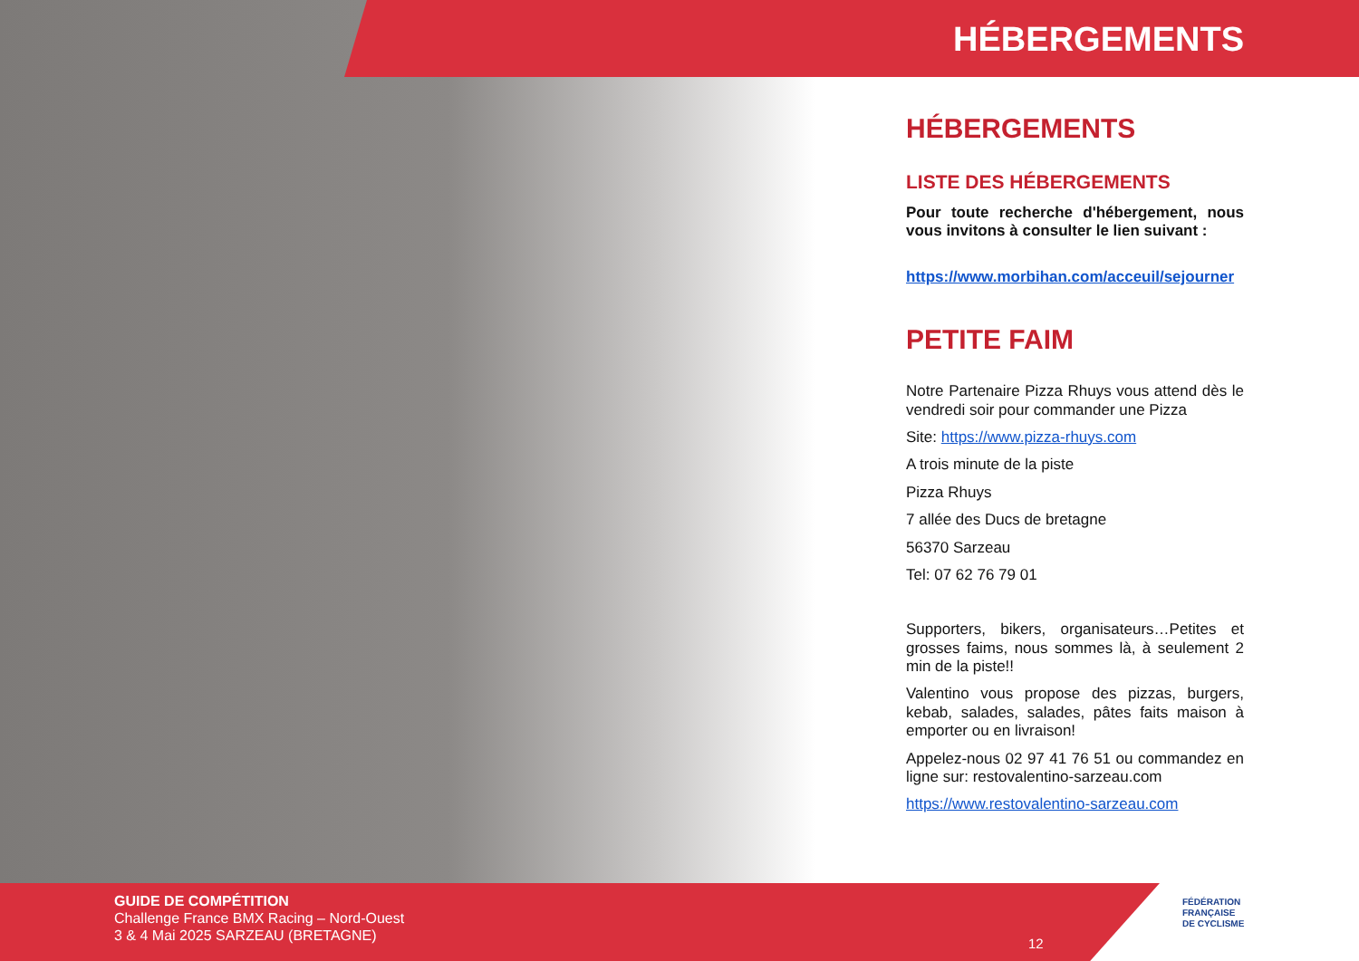HÉBERGEMENTS
HÉBERGEMENTS
LISTE DES HÉBERGEMENTS
Pour toute recherche d'hébergement, nous vous invitons à consulter le lien suivant :
https://www.morbihan.com/acceuil/sejourner
PETITE FAIM
Notre Partenaire Pizza Rhuys vous attend dès le vendredi soir pour commander une Pizza
Site: https://www.pizza-rhuys.com
A trois minute de la piste
Pizza Rhuys
7 allée des Ducs de bretagne
56370 Sarzeau
Tel: 07 62 76 79 01
Supporters, bikers, organisateurs…Petites et grosses faims, nous sommes là, à seulement 2 min de la piste!!
Valentino vous propose des pizzas, burgers, kebab, salades, salades, pâtes faits maison à emporter ou en livraison!
Appelez-nous 02 97 41 76 51 ou commandez en ligne sur: restovalentino-sarzeau.com
https://www.restovalentino-sarzeau.com
GUIDE DE COMPÉTITION
Challenge France BMX Racing – Nord-Ouest
3 & 4 Mai 2025 SARZEAU (BRETAGNE)
12
FÉDÉRATION
FRANÇAISE
DE CYCLISME